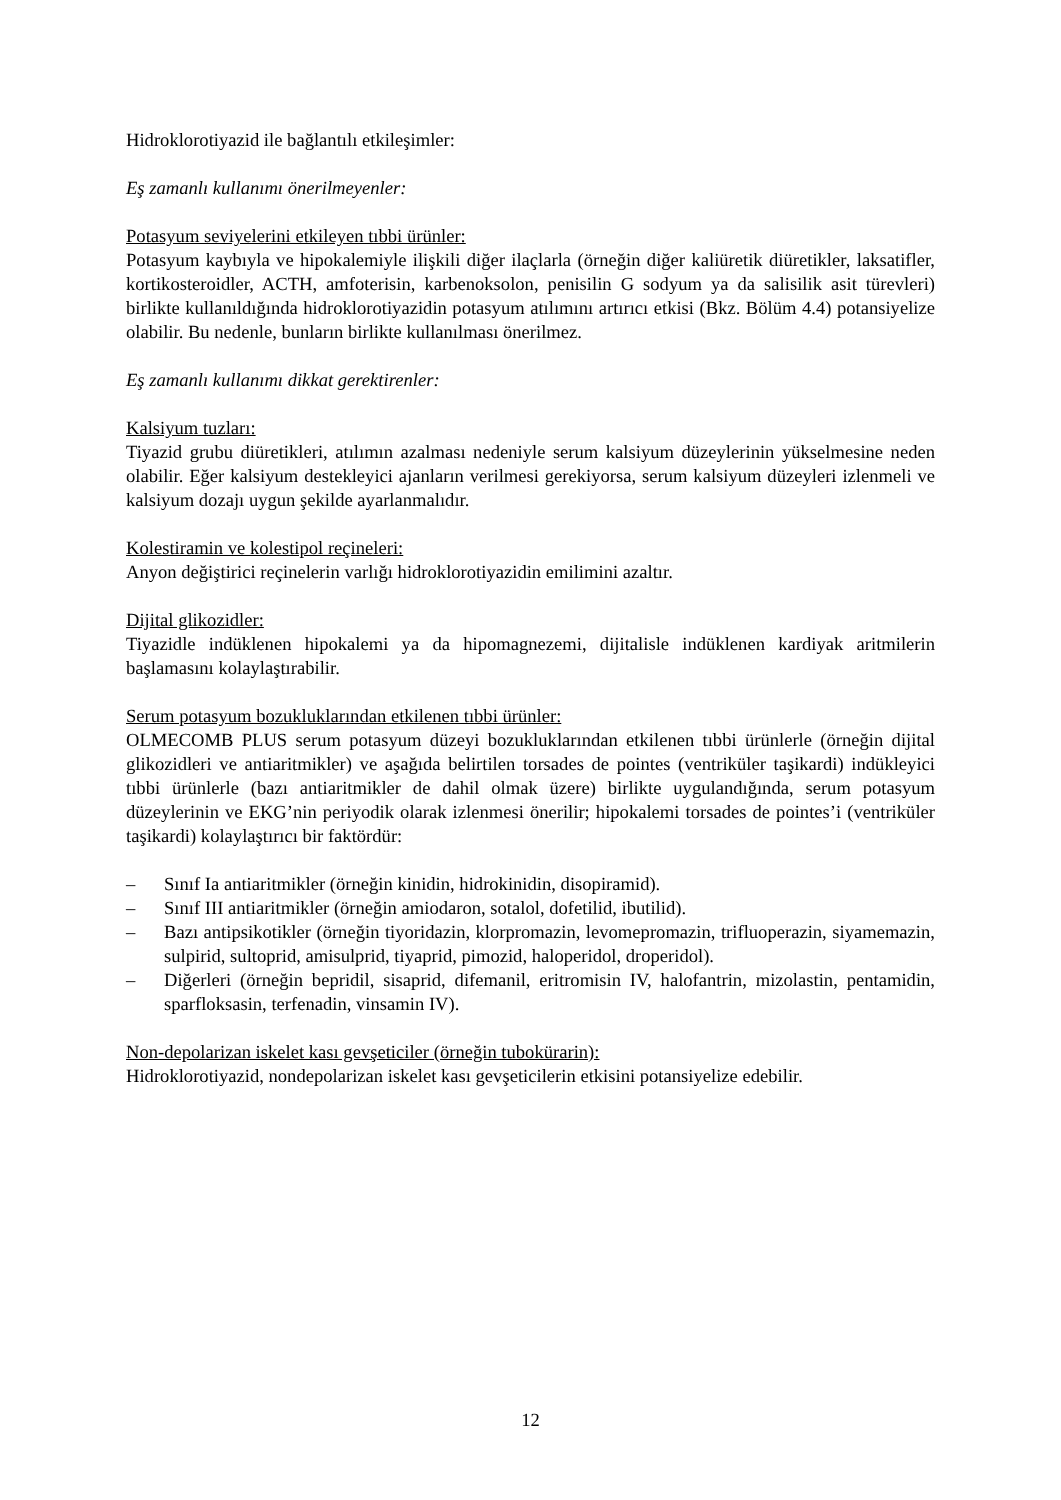Hidroklorotiyazid ile bağlantılı etkileşimler:
Eş zamanlı kullanımı önerilmeyenler:
Potasyum seviyelerini etkileyen tıbbi ürünler:
Potasyum kaybıyla ve hipokalemiyle ilişkili diğer ilaçlarla (örneğin diğer kaliüretik diüretikler, laksatifler, kortikosteroidler, ACTH, amfoterisin, karbenoksolon, penisilin G sodyum ya da salisilik asit türevleri) birlikte kullanıldığında hidroklorotiyazidin potasyum atılımını artırıcı etkisi (Bkz. Bölüm 4.4) potansiyelize olabilir. Bu nedenle, bunların birlikte kullanılması önerilmez.
Eş zamanlı kullanımı dikkat gerektirenler:
Kalsiyum tuzları:
Tiyazid grubu diüretikleri, atılımın azalması nedeniyle serum kalsiyum düzeylerinin yükselmesine neden olabilir. Eğer kalsiyum destekleyici ajanların verilmesi gerekiyorsa, serum kalsiyum düzeyleri izlenmeli ve kalsiyum dozajı uygun şekilde ayarlanmalıdır.
Kolestiramin ve kolestipol reçineleri:
Anyon değiştirici reçinelerin varlığı hidroklorotiyazidin emilimini azaltır.
Dijital glikozidler:
Tiyazidle indüklenen hipokalemi ya da hipomagnezemi, dijitalisle indüklenen kardiyak aritmilerin başlamasını kolaylaştırabilir.
Serum potasyum bozukluklarından etkilenen tıbbi ürünler:
OLMECOMB PLUS serum potasyum düzeyi bozukluklarından etkilenen tıbbi ürünlerle (örneğin dijital glikozidleri ve antiaritmikler) ve aşağıda belirtilen torsades de pointes (ventriküler taşikardi) indükleyici tıbbi ürünlerle (bazı antiaritmikler de dahil olmak üzere) birlikte uygulandığında, serum potasyum düzeylerinin ve EKG’nin periyodik olarak izlenmesi önerilir; hipokalemi torsades de pointes’i (ventriküler taşikardi) kolaylaştırıcı bir faktördür:
– Sınıf Ia antiaritmikler (örneğin kinidin, hidrokinidin, disopiramid).
– Sınıf III antiaritmikler (örneğin amiodaron, sotalol, dofetilid, ibutilid).
– Bazı antipsikotikler (örneğin tiyoridazin, klorpromazin, levomepromazin, trifluoperazin, siyamemazin, sulpirid, sultoprid, amisulprid, tiyaprid, pimozid, haloperidol, droperidol).
– Diğerleri (örneğin bepridil, sisaprid, difemanil, eritromisin IV, halofantrin, mizolastin, pentamidin, sparfloksasin, terfenadin, vinsamin IV).
Non-depolarizan iskelet kası gevşeticiler (örneğin tubokürarin):
Hidroklorotiyazid, nondepolarizan iskelet kası gevşeticilerin etkisini potansiyelize edebilir.
12